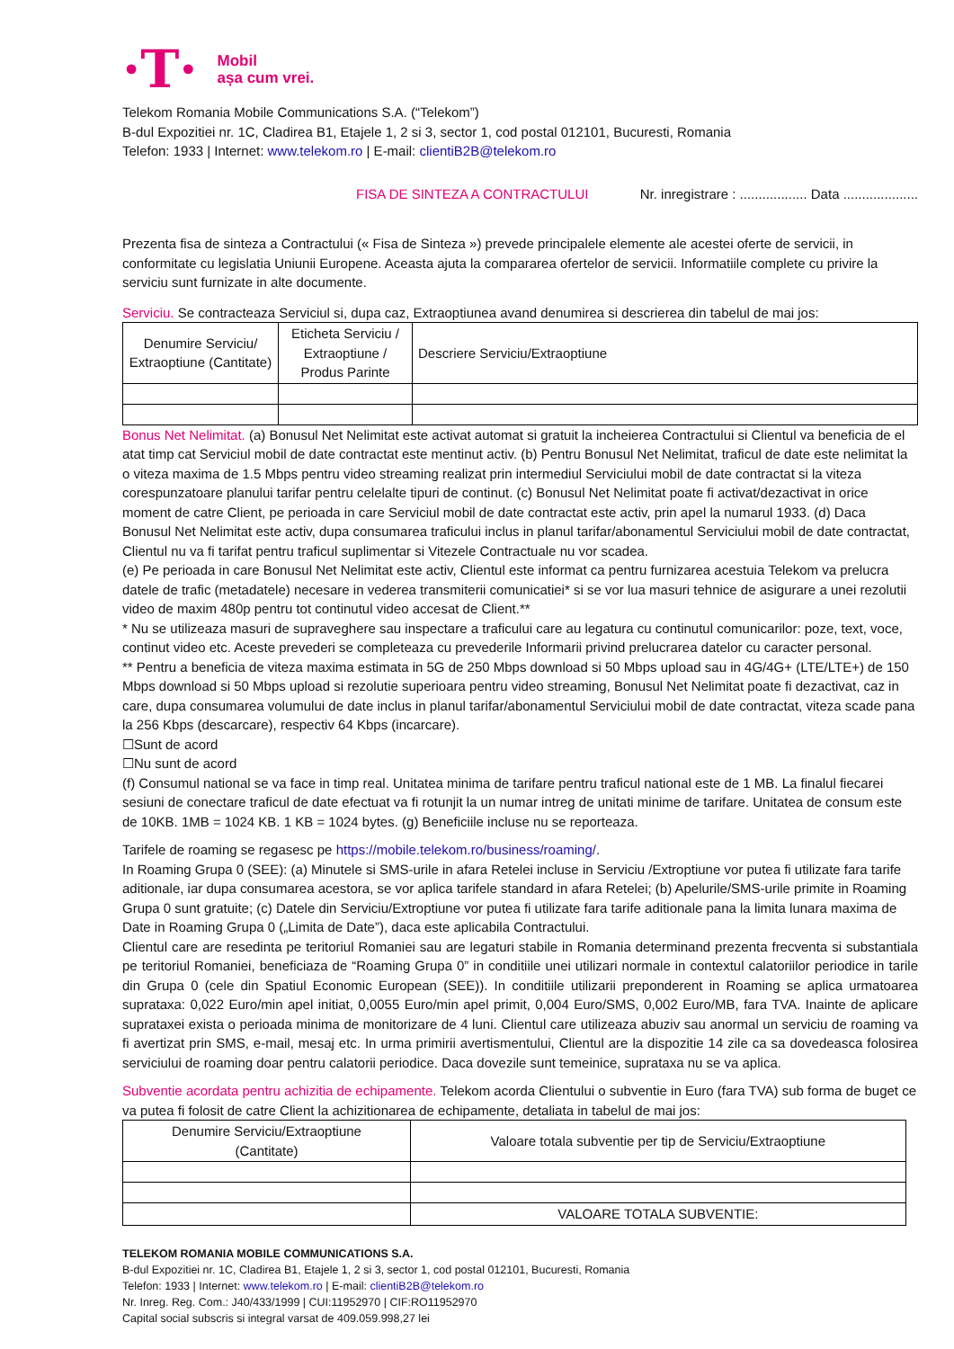·T·
Mobil
așa cum vrei.
Telekom Romania Mobile Communications S.A. (“Telekom”)
B-dul Expozitiei nr. 1C, Cladirea B1, Etajele 1, 2 si 3, sector 1, cod postal 012101, Bucuresti, Romania
Telefon: 1933 | Internet: www.telekom.ro | E-mail: clientiB2B@telekom.ro
FISA DE SINTEZA A CONTRACTULUI Nr. inregistrare : .................. Data ....................
Prezenta fisa de sinteza a Contractului (« Fisa de Sinteza ») prevede principalele elemente ale acestei oferte de servicii, in conformitate cu legislatia Uniunii Europene. Aceasta ajuta la compararea ofertelor de servicii. Informatiile complete cu privire la serviciu sunt furnizate in alte documente.
Serviciu. Se contracteaza Serviciul si, dupa caz, Extraoptiunea avand denumirea si descrierea din tabelul de mai jos:
| Denumire Serviciu/ Extraoptiune (Cantitate) | Eticheta Serviciu / Extraoptiune / Produs Parinte | Descriere Serviciu/Extraoptiune |
| --- | --- | --- |
Bonus Net Nelimitat. (a) Bonusul Net Nelimitat este activat automat si gratuit la incheierea Contractului si Clientul va beneficia de el atat timp cat Serviciul mobil de date contractat este mentinut activ. (b) Pentru Bonusul Net Nelimitat, traficul de date este nelimitat la o viteza maxima de 1.5 Mbps pentru video streaming realizat prin intermediul Serviciului mobil de date contractat si la viteza corespunzatoare planului tarifar pentru celelalte tipuri de continut. (c) Bonusul Net Nelimitat poate fi activat/dezactivat in orice moment de catre Client, pe perioada in care Serviciul mobil de date contractat este activ, prin apel la numarul 1933. (d) Daca Bonusul Net Nelimitat este activ, dupa consumarea traficului inclus in planul tarifar/abonamentul Serviciului mobil de date contractat, Clientul nu va fi tarifat pentru traficul suplimentar si Vitezele Contractuale nu vor scadea.
(e) Pe perioada in care Bonusul Net Nelimitat este activ, Clientul este informat ca pentru furnizarea acestuia Telekom va prelucra datele de trafic (metadatele) necesare in vederea transmiterii comunicatiei* si se vor lua masuri tehnice de asigurare a unei rezolutii video de maxim 480p pentru tot continutul video accesat de Client.**
* Nu se utilizeaza masuri de supraveghere sau inspectare a traficului care au legatura cu continutul comunicarilor: poze, text, voce, continut video etc. Aceste prevederi se completeaza cu prevederile Informarii privind prelucrarea datelor cu caracter personal.
** Pentru a beneficia de viteza maxima estimata in 5G de 250 Mbps download si 50 Mbps upload sau in 4G/4G+ (LTE/LTE+) de 150 Mbps download si 50 Mbps upload si rezolutie superioara pentru video streaming, Bonusul Net Nelimitat poate fi dezactivat, caz in care, dupa consumarea volumului de date inclus in planul tarifar/abonamentul Serviciului mobil de date contractat, viteza scade pana la 256 Kbps (descarcare), respectiv 64 Kbps (incarcare).
☐Sunt de acord
☐Nu sunt de acord
(f) Consumul national se va face in timp real. Unitatea minima de tarifare pentru traficul national este de 1 MB. La finalul fiecarei sesiuni de conectare traficul de date efectuat va fi rotunjit la un numar intreg de unitati minime de tarifare. Unitatea de consum este de 10KB. 1MB = 1024 KB. 1 KB = 1024 bytes. (g) Beneficiile incluse nu se reporteaza.
Tarifele de roaming se regasesc pe https://mobile.telekom.ro/business/roaming/.
In Roaming Grupa 0 (SEE): (a) Minutele si SMS-urile in afara Retelei incluse in Serviciu /Extroptiune vor putea fi utilizate fara tarife aditionale, iar dupa consumarea acestora, se vor aplica tarifele standard in afara Retelei; (b) Apelurile/SMS-urile primite in Roaming Grupa 0 sunt gratuite; (c) Datele din Serviciu/Extroptiune vor putea fi utilizate fara tarife aditionale pana la limita lunara maxima de Date in Roaming Grupa 0 („Limita de Date”), daca este aplicabila Contractului.
Clientul care are resedinta pe teritoriul Romaniei sau are legaturi stabile in Romania determinand prezenta frecventa si substantiala pe teritoriul Romaniei, beneficiaza de “Roaming Grupa 0” in conditiile unei utilizari normale in contextul calatoriilor periodice in tarile din Grupa 0 (cele din Spatiul Economic European (SEE)). In conditiile utilizarii preponderent in Roaming se aplica urmatoarea suprataxa: 0,022 Euro/min apel initiat, 0,0055 Euro/min apel primit, 0,004 Euro/SMS, 0,002 Euro/MB, fara TVA. Inainte de aplicare suprataxei exista o perioada minima de monitorizare de 4 luni. Clientul care utilizeaza abuziv sau anormal un serviciu de roaming va fi avertizat prin SMS, e-mail, mesaj etc. In urma primirii avertismentului, Clientul are la dispozitie 14 zile ca sa dovedeasca folosirea serviciului de roaming doar pentru calatorii periodice. Daca dovezile sunt temeinice, suprataxa nu se va aplica.
Subventie acordata pentru achizitia de echipamente. Telekom acorda Clientului o subventie in Euro (fara TVA) sub forma de buget ce va putea fi folosit de catre Client la achizitionarea de echipamente, detaliata in tabelul de mai jos:
| Denumire Serviciu/Extraoptiune (Cantitate) | Valoare totala subventie per tip de Serviciu/Extraoptiune |
| --- | --- |
| | VALOARE TOTALA SUBVENTIE: |
TELEKOM ROMANIA MOBILE COMMUNICATIONS S.A.
B-dul Expozitiei nr. 1C, Cladirea B1, Etajele 1, 2 si 3, sector 1, cod postal 012101, Bucuresti, Romania
Telefon: 1933 | Internet: www.telekom.ro | E-mail: clientiB2B@telekom.ro
Nr. Inreg. Reg. Com.: J40/433/1999 | CUI:11952970 | CIF:RO11952970
Capital social subscris si integral varsat de 409.059.998,27 lei